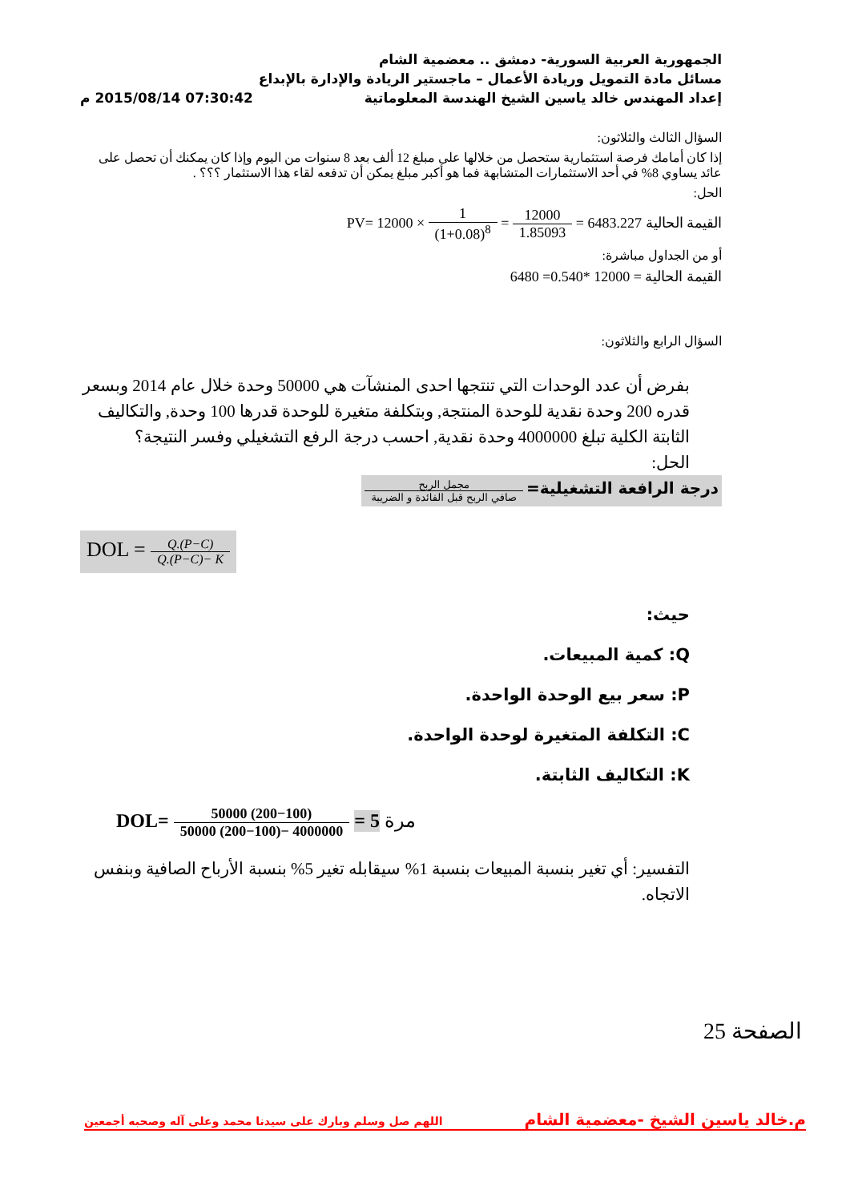الجمهورية العربية السورية- دمشق .. معضمية الشام
مسائل مادة التمويل وريادة الأعمال – ماجستير الريادة والإدارة بالإبداع
إعداد المهندس خالد ياسين الشيخ الهندسة المعلوماتية 07:30:42 2015/08/14 م
السؤال الثالث والثلاثون:
إذا كان أمامك فرصة استثمارية ستحصل من خلالها على مبلغ 12 ألف بعد 8 سنوات من اليوم وإذا كان يمكنك أن تحصل على عائد يساوي 8% في أحد الاستثمارات المتشابهة فما هو أكبر مبلغ يمكن أن تدفعه لقاء هذا الاستثمار ؟؟؟ .
الحل:
القيمة الحالية PV= 12000 × 1 (1+0.08)<sup>8</sup> = 12000 1.85093 = 6483.227
أو من الجداول مباشرة:
القيمة الحالية = 12000 *0.540= 6480
السؤال الرابع والثلاثون:
بفرض أن عدد الوحدات التي تنتجها احدى المنشآت هي 50000 وحدة خلال عام 2014 وبسعر قدره 200 وحدة نقدية للوحدة المنتجة, وبتكلفة متغيرة للوحدة قدرها 100 وحدة, والتكاليف الثابتة الكلية تبلغ 4000000 وحدة نقدية, احسب درجة الرفع التشغيلي وفسر النتيجة؟
الحل:
درجة الرافعة التشغيلية= مجمل الربح صافي الربح قبل الفائدة و الضريبة
DOL = Q.(P−C) Q.(P−C)− K
حيث:
Q: كمية المبيعات.
P: سعر بيع الوحدة الواحدة.
C: التكلفة المتغيرة لوحدة الواحدة.
K: التكاليف الثابتة.
DOL= 50000 (200−100) 50000 (200−100)− 4000000 = 5 مرة
التفسير: أي تغير بنسبة المبيعات بنسبة 1% سيقابله تغير 5% بنسبة الأرباح الصافية وبنفس الاتجاه.
الصفحة 25
م.خالد ياسين الشيخ -معضمية الشام اللهم صل وسلم وبارك على سيدنا محمد وعلى آله وصحبه أجمعين